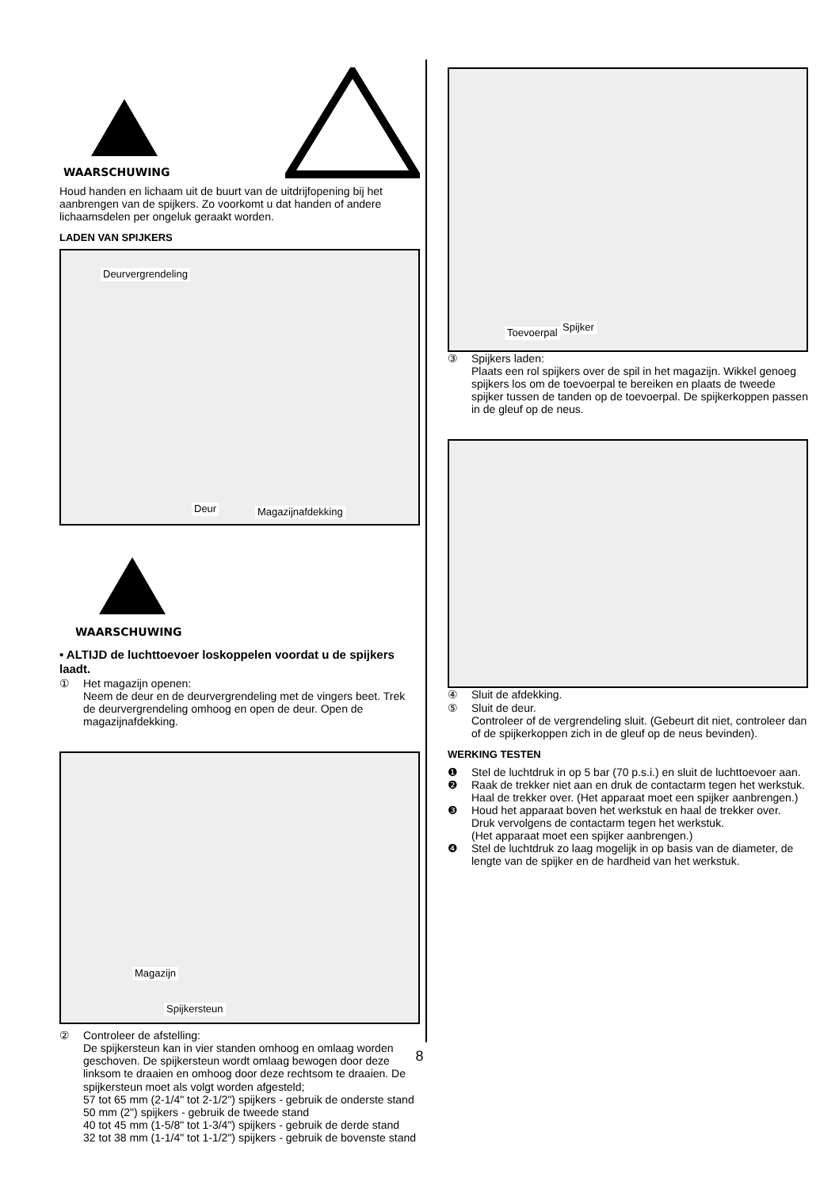WAARSCHUWING
Houd handen en lichaam uit de buurt van de uitdrijfopening bij het aanbrengen van de spijkers. Zo voorkomt u dat handen of andere lichaamsdelen per ongeluk geraakt worden.
LADEN VAN SPIJKERS
Deurvergrendeling
Deur Magazijnafdekking
WAARSCHUWING
• ALTIJD de luchttoevoer loskoppelen voordat u de spijkers laadt.
① Het magazijn openen:
Neem de deur en de deurvergrendeling met de vingers beet. Trek de deurvergrendeling omhoog en open de deur. Open de magazijnafdekking.
Magazijn
Spijkersteun
② Controleer de afstelling:
De spijkersteun kan in vier standen omhoog en omlaag worden geschoven. De spijkersteun wordt omlaag bewogen door deze linksom te draaien en omhoog door deze rechtsom te draaien. De spijkersteun moet als volgt worden afgesteld;
57 tot 65 mm (2-1/4" tot 2-1/2") spijkers - gebruik de onderste stand
50 mm (2") spijkers - gebruik de tweede stand
40 tot 45 mm (1-5/8" tot 1-3/4") spijkers - gebruik de derde stand
32 tot 38 mm (1-1/4" tot 1-1/2") spijkers - gebruik de bovenste stand
Toevoerpal Spijker
③ Spijkers laden:
Plaats een rol spijkers over de spil in het magazijn. Wikkel genoeg spijkers los om de toevoerpal te bereiken en plaats de tweede spijker tussen de tanden op de toevoerpal. De spijkerkoppen passen in de gleuf op de neus.
④ Sluit de afdekking.
⑤ Sluit de deur.
Controleer of de vergrendeling sluit. (Gebeurt dit niet, controleer dan of de spijkerkoppen zich in de gleuf op de neus bevinden).
WERKING TESTEN
❶ Stel de luchtdruk in op 5 bar (70 p.s.i.) en sluit de luchttoevoer aan.
❷ Raak de trekker niet aan en druk de contactarm tegen het werkstuk.
Haal de trekker over. (Het apparaat moet een spijker aanbrengen.)
❸ Houd het apparaat boven het werkstuk en haal de trekker over.
Druk vervolgens de contactarm tegen het werkstuk.
(Het apparaat moet een spijker aanbrengen.)
❹ Stel de luchtdruk zo laag mogelijk in op basis van de diameter, de lengte van de spijker en de hardheid van het werkstuk.
8